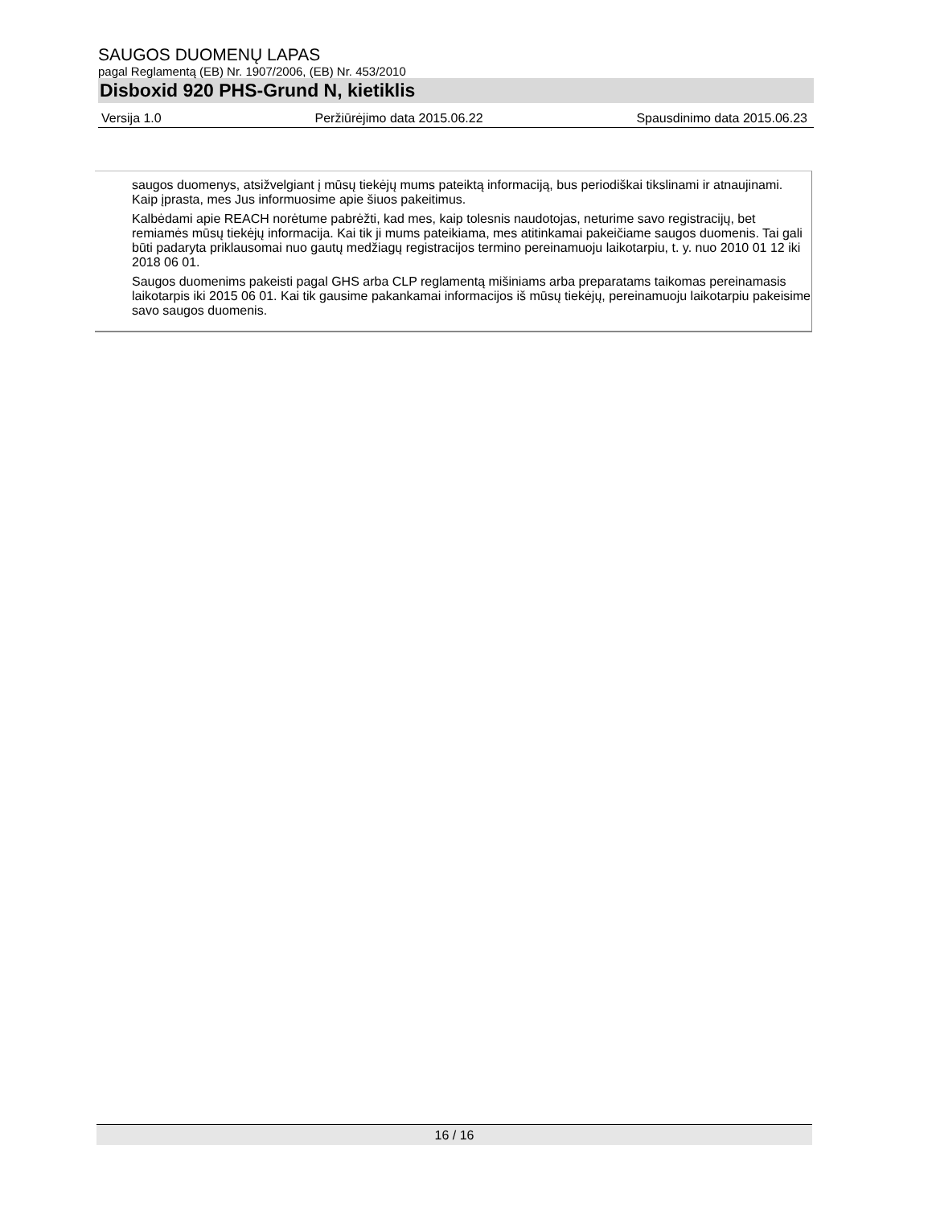SAUGOS DUOMENŲ LAPAS
pagal Reglamentą (EB) Nr. 1907/2006, (EB) Nr. 453/2010
Disboxid 920 PHS-Grund N, kietiklis
Versija 1.0 Peržiūrėjimo data 2015.06.22 Spausdinimo data 2015.06.23
saugos duomenys, atsižvelgiant į mūsų tiekėjų mums pateiktą informaciją, bus periodiškai tikslinami ir atnaujinami. Kaip įprasta, mes Jus informuosime apie šiuos pakeitimus.
Kalbėdami apie REACH norėtume pabrėžti, kad mes, kaip tolesnis naudotojas, neturime savo registracijų, bet remiamės mūsų tiekėjų informacija. Kai tik ji mums pateikiama, mes atitinkamai pakeičiame saugos duomenis. Tai gali būti padaryta priklausomai nuo gautų medžiagų registracijos termino pereinamuoju laikotarpiu, t. y. nuo 2010 01 12 iki 2018 06 01.
Saugos duomenims pakeisti pagal GHS arba CLP reglamentą mišiniams arba preparatams taikomas pereinamasis laikotarpis iki 2015 06 01. Kai tik gausime pakankamai informacijos iš mūsų tiekėjų, pereinamuoju laikotarpiu pakeisime savo saugos duomenis.
16 / 16